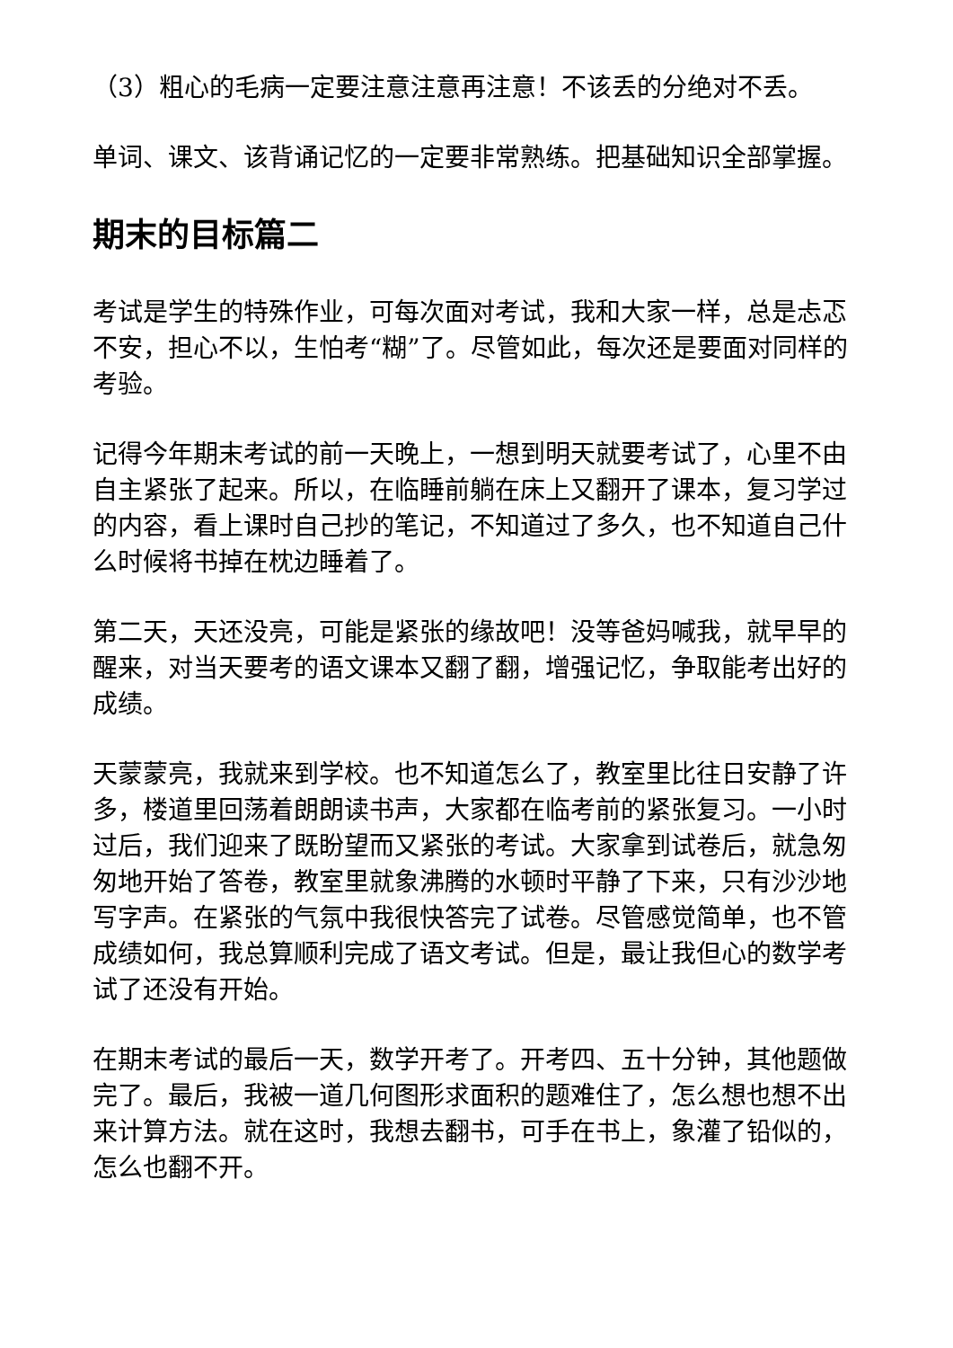（3）粗心的毛病一定要注意注意再注意！不该丢的分绝对不丢。
单词、课文、该背诵记忆的一定要非常熟练。把基础知识全部掌握。
期末的目标篇二
考试是学生的特殊作业，可每次面对考试，我和大家一样，总是忐忑不安，担心不以，生怕考“糊”了。尽管如此，每次还是要面对同样的考验。
记得今年期末考试的前一天晚上，一想到明天就要考试了，心里不由自主紧张了起来。所以，在临睡前躺在床上又翻开了课本，复习学过的内容，看上课时自己抄的笔记，不知道过了多久，也不知道自己什么时候将书掉在枕边睡着了。
第二天，天还没亮，可能是紧张的缘故吧！没等爸妈喊我，就早早的醒来，对当天要考的语文课本又翻了翻，增强记忆，争取能考出好的成绩。
天蒙蒙亮，我就来到学校。也不知道怎么了，教室里比往日安静了许多，楼道里回荡着朗朗读书声，大家都在临考前的紧张复习。一小时过后，我们迎来了既盼望而又紧张的考试。大家拿到试卷后，就急匆匆地开始了答卷，教室里就象沸腾的水顿时平静了下来，只有沙沙地写字声。在紧张的气氛中我很快答完了试卷。尽管感觉简单，也不管成绩如何，我总算顺利完成了语文考试。但是，最让我但心的数学考试了还没有开始。
在期末考试的最后一天，数学开考了。开考四、五十分钟，其他题做完了。最后，我被一道几何图形求面积的题难住了，怎么想也想不出来计算方法。就在这时，我想去翻书，可手在书上，象灌了铅似的，怎么也翻不开。